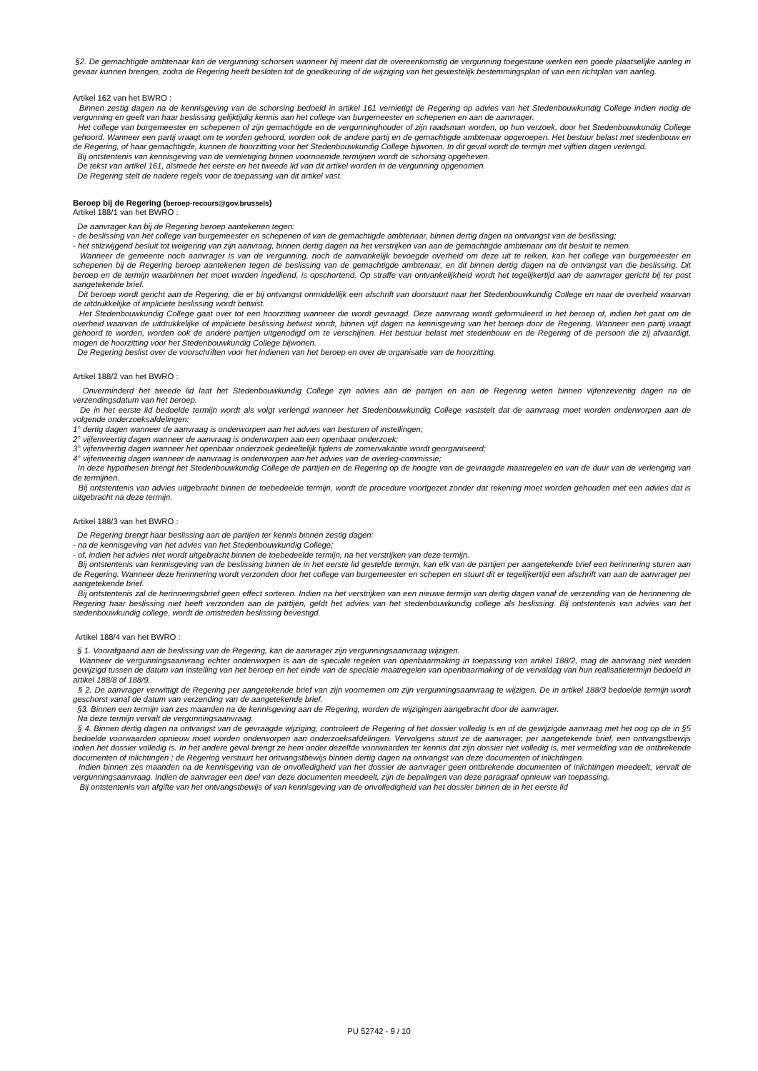§2. De gemachtigde ambtenaar kan de vergunning schorsen wanneer hij meent dat de overeenkomstig de vergunning toegestane werken een goede plaatselijke aanleg in gevaar kunnen brengen, zodra de Regering heeft besloten tot de goedkeuring of de wijziging van het gewestelijk bestemmingsplan of van een richtplan van aanleg.
Artikel 162 van het BWRO :
Binnen zestig dagen na de kennisgeving van de schorsing bedoeld in artikel 161 vernietigt de Regering op advies van het Stedenbouwkundig College indien nodig de vergunning en geeft van haar beslissing gelijktijdig kennis aan het college van burgemeester en schepenen en aan de aanvrager.
Het college van burgemeester en schepenen of zijn gemachtigde en de vergunninghouder of zijn raadsman worden, op hun verzoek, door het Stedenbouwkundig College gehoord. Wanneer een partij vraagt om te worden gehoord, worden ook de andere partij en de gemachtigde ambtenaar opgeroepen. Het bestuur belast met stedenbouw en de Regering, of haar gemachtigde, kunnen de hoorzitting voor het Stedenbouwkundig College bijwonen. In dit geval wordt de termijn met vijftien dagen verlengd.
Bij ontstentenis van kennisgeving van de vernietiging binnen voornoemde termijnen wordt de schorsing opgeheven.
De tekst van artikel 161, alsmede het eerste en het tweede lid van dit artikel worden in de vergunning opgenomen.
De Regering stelt de nadere regels voor de toepassing van dit artikel vast.
Beroep bij de Regering (beroep-recours@gov.brussels)
Artikel 188/1 van het BWRO :
De aanvrager kan bij de Regering beroep aantekenen tegen:
- de beslissing van het college van burgemeester en schepenen of van de gemachtigde ambtenaar, binnen dertig dagen na ontvangst van de beslissing;
- het stilzwijgend besluit tot weigering van zijn aanvraag, binnen dertig dagen na het verstrijken van aan de gemachtigde ambtenaar om dit besluit te nemen.
Wanneer de gemeente noch aanvrager is van de vergunning, noch de aanvankelijk bevoegde overheid om deze uit te reiken, kan het college van burgemeester en schepenen bij de Regering beroep aantekenen tegen de beslissing van de gemachtigde ambtenaar, en dit binnen dertig dagen na de ontvangst van die beslissing. Dit beroep en de termijn waarbinnen het moet worden ingediend, is opschortend. Op straffe van ontvankelijkheid wordt het tegelijkertijd aan de aanvrager gericht bij ter post aangetekende brief.
Dit beroep wordt gericht aan de Regering, die er bij ontvangst onmiddellijk een afschrift van doorstuurt naar het Stedenbouwkundig College en naar de overheid waarvan de uitdrukkelijke of impliciete beslissing wordt betwist.
Het Stedenbouwkundig College gaat over tot een hoorzitting wanneer die wordt gevraagd. Deze aanvraag wordt geformuleerd in het beroep of, indien het gaat om de overheid waarvan de uitdrukkelijke of impliciete beslissing betwist wordt, binnen vijf dagen na kennisgeving van het beroep door de Regering. Wanneer een partij vraagt gehoord te worden, worden ook de andere partijen uitgenodigd om te verschijnen. Het bestuur belast met stedenbouw en de Regering of de persoon die zij afvaardigt, mogen de hoorzitting voor het Stedenbouwkundig College bijwonen.
De Regering beslist over de voorschriften voor het indienen van het beroep en over de organisatie van de hoorzitting.
Artikel 188/2 van het BWRO :
Onverminderd het tweede lid laat het Stedenbouwkundig College zijn advies aan de partijen en aan de Regering weten binnen vijfenzeventig dagen na de verzendingsdatum van het beroep.
De in het eerste lid bedoelde termijn wordt als volgt verlengd wanneer het Stedenbouwkundig College vaststelt dat de aanvraag moet worden onderworpen aan de volgende onderzoeksafdelingen:
1° dertig dagen wanneer de aanvraag is onderworpen aan het advies van besturen of instellingen;
2° vijfenveertig dagen wanneer de aanvraag is onderworpen aan een openbaar onderzoek;
3° vijfenveertig dagen wanneer het openbaar onderzoek gedeeltelijk tijdens de zomervakantie wordt georganiseerd;
4° vijfenveertig dagen wanneer de aanvraag is onderworpen aan het advies van de overleg-commissie;
In deze hypothesen brengt het Stedenbouwkundig College de partijen en de Regering op de hoogte van de gevraagde maatregelen en van de duur van de verlenging van de termijnen.
Bij ontstentenis van advies uitgebracht binnen de toebedeelde termijn, wordt de procedure voortgezet zonder dat rekening moet worden gehouden met een advies dat is uitgebracht na deze termijn.
Artikel 188/3 van het BWRO :
De Regering brengt haar beslissing aan de partijen ter kennis binnen zestig dagen:
- na de kennisgeving van het advies van het Stedenbouwkundig College;
- of, indien het advies niet wordt uitgebracht binnen de toebedeelde termijn, na het verstrijken van deze termijn.
Bij ontstentenis van kennisgeving van de beslissing binnen de in het eerste lid gestelde termijn, kan elk van de partijen per aangetekende brief een herinnering sturen aan de Regering. Wanneer deze herinnering wordt verzonden door het college van burgemeester en schepen en stuurt dit er tegelijkertijd een afschrift van aan de aanvrager per aangetekende brief.
Bij ontstentenis zal de herinneringsbrief geen effect sorteren. Indien na het verstrijken van een nieuwe termijn van dertig dagen vanaf de verzending van de herinnering de Regering haar beslissing niet heeft verzonden aan de partijen, geldt het advies van het stedenbouwkundig college als beslissing. Bij ontstentenis van advies van het stedenbouwkundig college, wordt de omstreden beslissing bevestigd.
Artikel 188/4 van het BWRO :
§ 1. Voorafgaand aan de beslissing van de Regering, kan de aanvrager zijn vergunningsaanvraag wijzigen.
Wanneer de vergunningsaanvraag echter onderworpen is aan de speciale regelen van openbaarmaking in toepassing van artikel 188/2, mag de aanvraag niet worden gewijzigd tussen de datum van instelling van het beroep en het einde van de speciale maatregelen van openbaarmaking of de vervaldag van hun realisatietermijn bedoeld in artikel 188/8 of 188/9.
§ 2. De aanvrager verwittigt de Regering per aangetekende brief van zijn voornemen om zijn vergunningsaanvraag te wijzigen. De in artikel 188/3 bedoelde termijn wordt geschorst vanaf de datum van verzending van de aangetekende brief.
§3. Binnen een termijn van zes maanden na de kennisgeving aan de Regering, worden de wijzigingen aangebracht door de aanvrager.
Na deze termijn vervalt de vergunningsaanvraag.
§ 4. Binnen dertig dagen na ontvangst van de gevraagde wijziging, controleert de Regering of het dossier volledig is en of de gewijzigde aanvraag met het oog op de in §5 bedoelde voorwaarden opnieuw moet worden onderworpen aan onderzoeksafdelingen. Vervolgens stuurt ze de aanvrager, per aangetekende brief, een ontvangstbewijs indien het dossier volledig is. In het andere geval brengt ze hem onder dezelfde voorwaarden ter kennis dat zijn dossier niet volledig is, met vermelding van de ontbrekende documenten of inlichtingen ; de Regering verstuurt het ontvangstbewijs binnen dertig dagen na ontvangst van deze documenten of inlichtingen.
Indien binnen zes maanden na de kennisgeving van de onvolledigheid van het dossier de aanvrager geen ontbrekende documenten of inlichtingen meedeelt, vervalt de vergunningsaanvraag. Indien de aanvrager een deel van deze documenten meedeelt, zijn de bepalingen van deze paragraaf opnieuw van toepassing.
Bij ontstentenis van afgifte van het ontvangstbewijs of van kennisgeving van de onvolledigheid van het dossier binnen de in het eerste lid
PU 52742 - 9 / 10